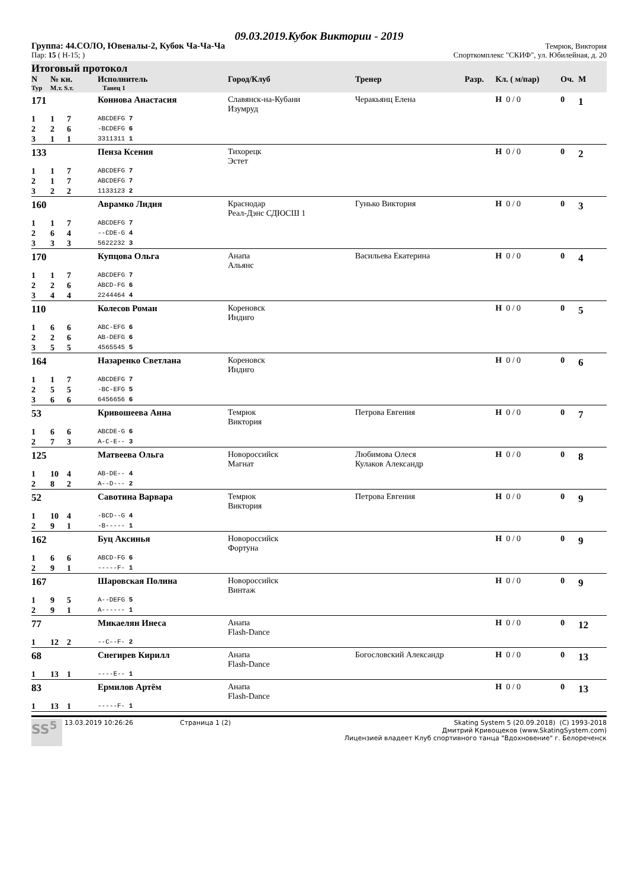09.03.2019.Кубок Виктории - 2019
Группа: 44.СОЛО, Ювеналы-2, Кубок Ча-Ча-Ча Темрюк, Виктория
Пар: 15 ( Н-15; ) Спорткомплекс "СКИФ", ул. Юбилейная, д. 20
Итоговый протокол
| N | № кн. | Исполнитель | Город/Клуб | Тренер | Разр. | Кл. ( м/пар) | Оч. | М |
| --- | --- | --- | --- | --- | --- | --- | --- | --- |
| Тур | М.т. S.т. | Танец 1 | | | | | | |
| 171 | | | Коннова Анастасия | Славянск-на-Кубани Изумруд | Черакьянц Елена | | Н 0 / 0 | 0 | 1 |
| 1 | 1 | 7 | ABCDEFG 7 | | | | | | |
| 2 | 2 | 6 | -BCDEFG 6 | | | | | | |
| 3 | 1 | 1 | 3311311 1 | | | | | | |
| 133 | | | Пенза Ксения | Тихорецк Эстет | | | Н 0 / 0 | 0 | 2 |
| 1 | 1 | 7 | ABCDEFG 7 | | | | | | |
| 2 | 1 | 7 | ABCDEFG 7 | | | | | | |
| 3 | 2 | 2 | 1133123 2 | | | | | | |
| 160 | | | Аврамко Лидия | Краснодар Реал-Дэнс СДЮСШ 1 | Гунько Виктория | | Н 0 / 0 | 0 | 3 |
| 1 | 1 | 7 | ABCDEFG 7 | | | | | | |
| 2 | 6 | 4 | --CDE-G 4 | | | | | | |
| 3 | 3 | 3 | 5622232 3 | | | | | | |
| 170 | | | Купцова Ольга | Анапа Альянс | Васильева Екатерина | | Н 0 / 0 | 0 | 4 |
| 1 | 1 | 7 | ABCDEFG 7 | | | | | | |
| 2 | 2 | 6 | ABCD-FG 6 | | | | | | |
| 3 | 4 | 4 | 2244464 4 | | | | | | |
| 110 | | | Колесов Роман | Кореновск Индиго | | | Н 0 / 0 | 0 | 5 |
| 1 | 6 | 6 | ABC-EFG 6 | | | | | | |
| 2 | 2 | 6 | AB-DEFG 6 | | | | | | |
| 3 | 5 | 5 | 4565545 5 | | | | | | |
| 164 | | | Назаренко Светлана | Кореновск Индиго | | | Н 0 / 0 | 0 | 6 |
| 1 | 1 | 7 | ABCDEFG 7 | | | | | | |
| 2 | 5 | 5 | -BC-EFG 5 | | | | | | |
| 3 | 6 | 6 | 6456656 6 | | | | | | |
| 53 | | | Кривошеева Анна | Темрюк Виктория | Петрова Евгения | | Н 0 / 0 | 0 | 7 |
| 1 | 6 | 6 | ABCDE-G 6 | | | | | | |
| 2 | 7 | 3 | A-C-E-- 3 | | | | | | |
| 125 | | | Матвеева Ольга | Новороссийск Магнат | Любимова Олеся Кулаков Александр | | Н 0 / 0 | 0 | 8 |
| 1 | 10 | 4 | AB-DE-- 4 | | | | | | |
| 2 | 8 | 2 | A--D--- 2 | | | | | | |
| 52 | | | Савотина Варвара | Темрюк Виктория | Петрова Евгения | | Н 0 / 0 | 0 | 9 |
| 1 | 10 | 4 | -BCD--G 4 | | | | | | |
| 2 | 9 | 1 | -B----- 1 | | | | | | |
| 162 | | | Буц Аксинья | Новороссийск Фортуна | | | Н 0 / 0 | 0 | 9 |
| 1 | 6 | 6 | ABCD-FG 6 | | | | | | |
| 2 | 9 | 1 | -----F- 1 | | | | | | |
| 167 | | | Шаровская Полина | Новороссийск Винтаж | | | Н 0 / 0 | 0 | 9 |
| 1 | 9 | 5 | A--DEFG 5 | | | | | | |
| 2 | 9 | 1 | A------ 1 | | | | | | |
| 77 | | | Микаелян Инеса | Анапа Flash-Dance | | | Н 0 / 0 | 0 | 12 |
| 1 | 12 | 2 | --C--F- 2 | | | | | | |
| 68 | | | Снегирев Кирилл | Анапа Flash-Dance | Богословский Александр | | Н 0 / 0 | 0 | 13 |
| 1 | 13 | 1 | ----E-- 1 | | | | | | |
| 83 | | | Ермилов Артём | Анапа Flash-Dance | | | Н 0 / 0 | 0 | 13 |
| 1 | 13 | 1 | -----F- 1 | | | | | | |
SS<sup>5</sup>
13.03.2019 10:26:26 Страница 1 (2) Skating System 5 (20.09.2018) (C) 1993-2018
Дмитрий Кривощеков (www.SkatingSystem.com)
Лицензией владеет Клуб спортивного танца "Вдохновение" г. Белореченск